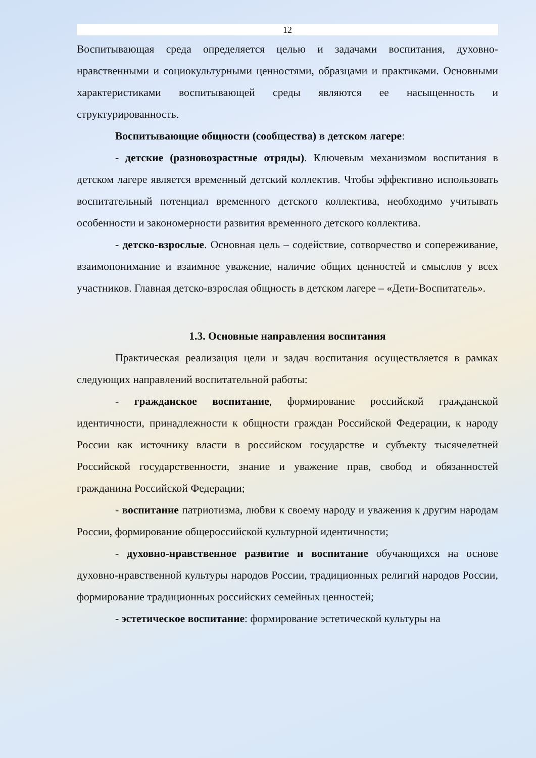12
Воспитывающая среда определяется целью и задачами воспитания, духовно-нравственными и социокультурными ценностями, образцами и практиками. Основными характеристиками воспитывающей среды являются ее насыщенность и структурированность.
Воспитывающие общности (сообщества) в детском лагере:
- детские (разновозрастные отряды). Ключевым механизмом воспитания в детском лагере является временный детский коллектив. Чтобы эффективно использовать воспитательный потенциал временного детского коллектива, необходимо учитывать особенности и закономерности развития временного детского коллектива.
- детско-взрослые. Основная цель – содействие, сотворчество и сопереживание, взаимопонимание и взаимное уважение, наличие общих ценностей и смыслов у всех участников. Главная детско-взрослая общность в детском лагере – «Дети-Воспитатель».
1.3. Основные направления воспитания
Практическая реализация цели и задач воспитания осуществляется в рамках следующих направлений воспитательной работы:
- гражданское воспитание, формирование российской гражданской идентичности, принадлежности к общности граждан Российской Федерации, к народу России как источнику власти в российском государстве и субъекту тысячелетней Российской государственности, знание и уважение прав, свобод и обязанностей гражданина Российской Федерации;
- воспитание патриотизма, любви к своему народу и уважения к другим народам России, формирование общероссийской культурной идентичности;
- духовно-нравственное развитие и воспитание обучающихся на основе духовно-нравственной культуры народов России, традиционных религий народов России, формирование традиционных российских семейных ценностей;
- эстетическое воспитание: формирование эстетической культуры на